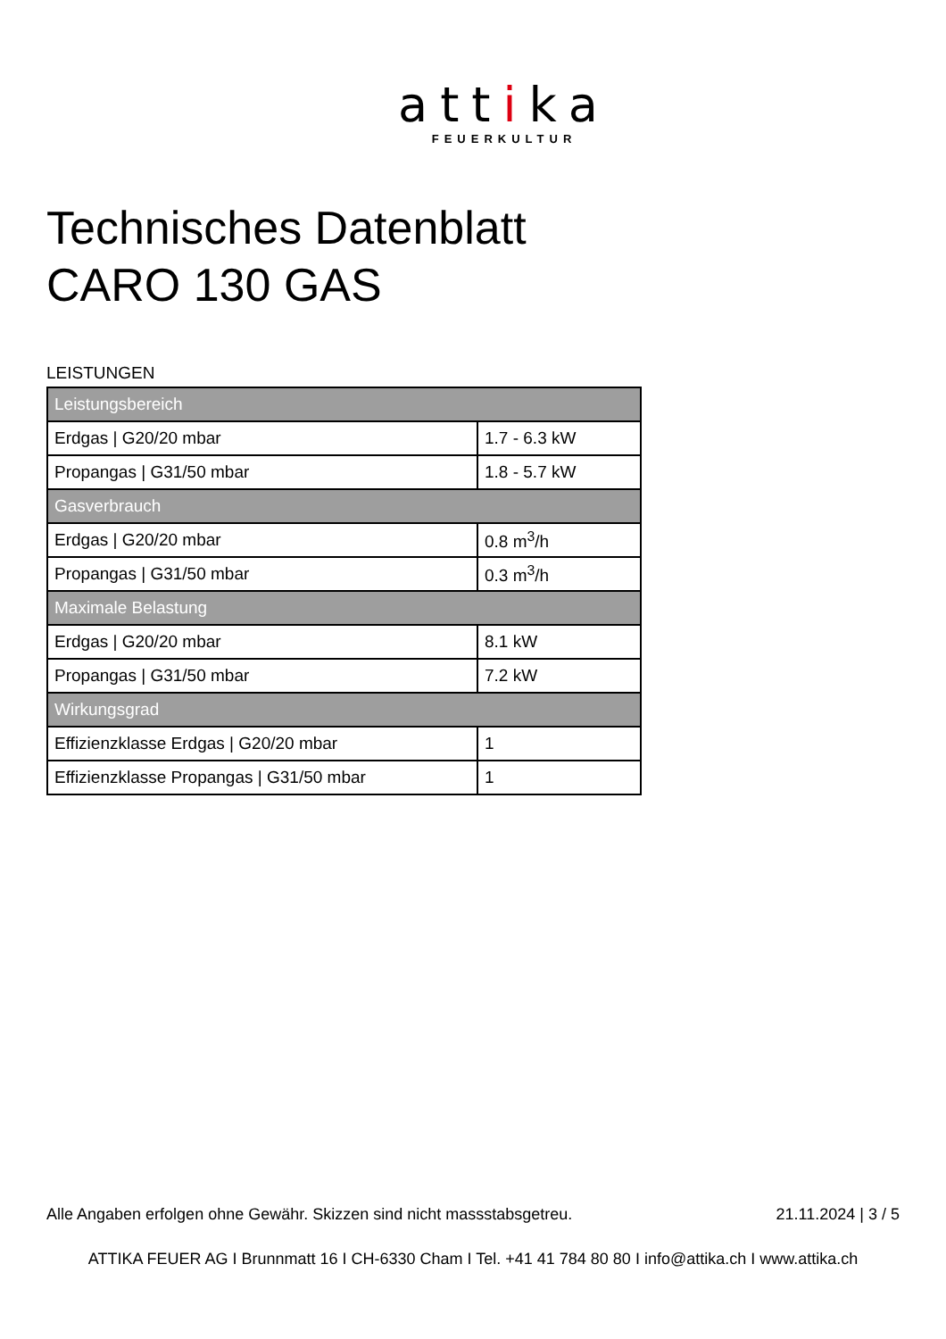attika
FEUERKULTUR
Technisches Datenblatt
CARO 130 GAS
LEISTUNGEN
| Leistungsbereich | |
| --- | --- |
| Erdgas / G20/20 mbar | 1.7 - 6.3 kW |
| Propangas / G31/50 mbar | 1.8 - 5.7 kW |
| Gasverbrauch | |
| Erdgas / G20/20 mbar | 0.8 m<sup>3</sup>/h |
| Propangas / G31/50 mbar | 0.3 m<sup>3</sup>/h |
| Maximale Belastung | |
| Erdgas / G20/20 mbar | 8.1 kW |
| Propangas / G31/50 mbar | 7.2 kW |
| Wirkungsgrad | |
| Effizienzklasse Erdgas / G20/20 mbar | 1 |
| Effizienzklasse Propangas / G31/50 mbar | 1 |
Alle Angaben erfolgen ohne Gewähr. Skizzen sind nicht massstabsgetreu. 21.11.2024 | 3 / 5
ATTIKA FEUER AG I Brunnmatt 16 I CH-6330 Cham I Tel. +41 41 784 80 80 I info@attika.ch I www.attika.ch